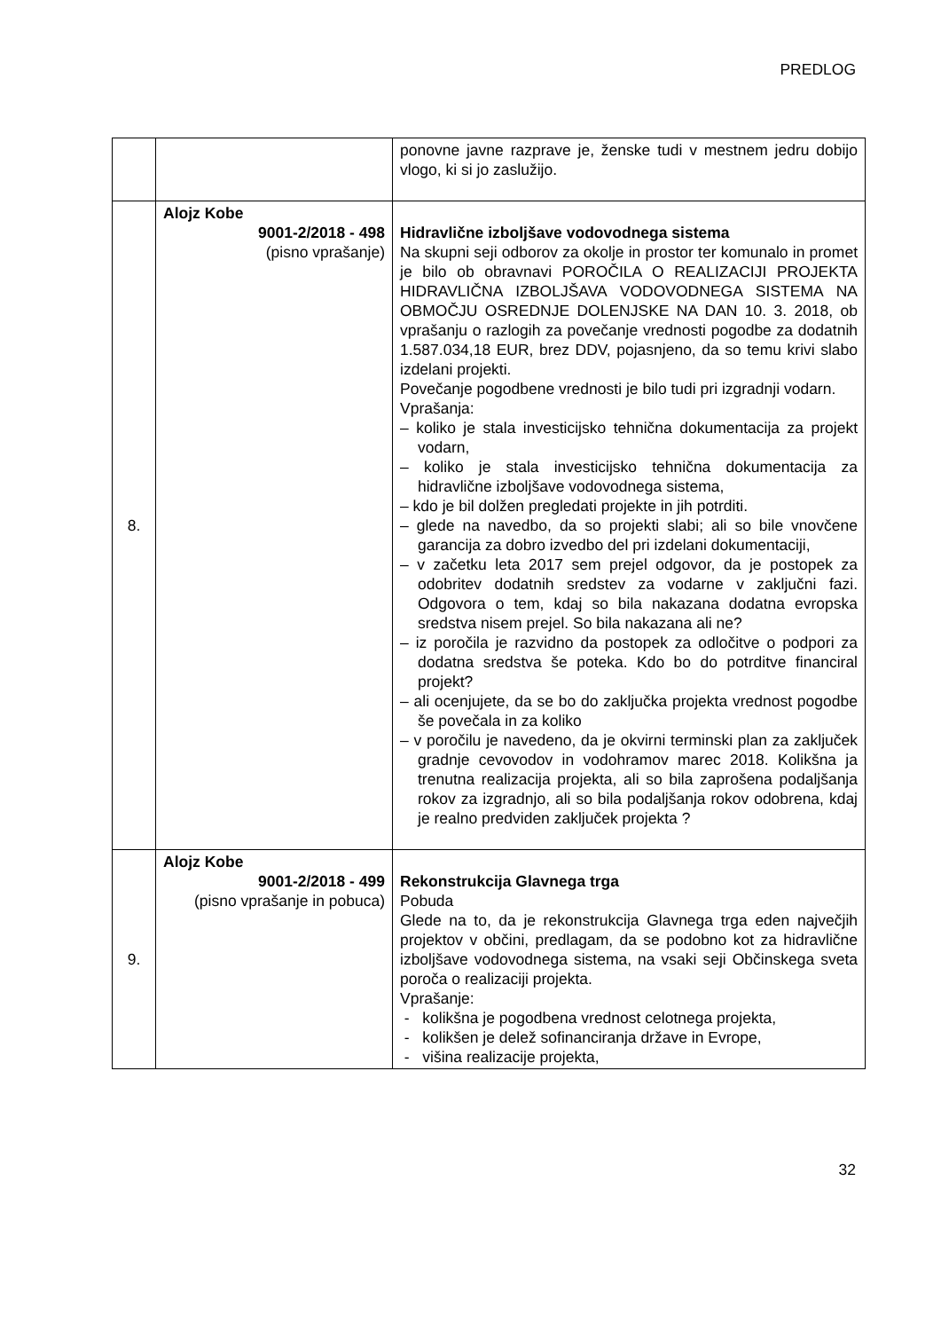PREDLOG
| | | ponovne javne razprave je, ženske tudi v mestnem jedru dobijo vlogo, ki si jo zaslužijo. |
| 8. | Alojz Kobe 9001-2/2018 - 498 (pisno vprašanje) | Hidravlične izboljšave vodovodnega sistema Na skupni seji odborov za okolje in prostor ter komunalo in promet je bilo ob obravnavi POROČILA O REALIZACIJI PROJEKTA HIDRAVLIČNA IZBOLJŠAVA VODOVODNEGA SISTEMA NA OBMOČJU OSREDNJE DOLENJSKE NA DAN 10. 3. 2018, ob vprašanju o razlogih za povečanje vrednosti pogodbe za dodatnih 1.587.034,18 EUR, brez DDV, pojasnjeno, da so temu krivi slabo izdelani projekti. Povečanje pogodbene vrednosti je bilo tudi pri izgradnji vodarn. Vprašanja: – koliko je stala investicijsko tehnična dokumentacija za projekt vodarn, – koliko je stala investicijsko tehnična dokumentacija za hidravlične izboljšave vodovodnega sistema, – kdo je bil dolžen pregledati projekte in jih potrditi. – glede na navedbo, da so projekti slabi; ali so bile vnovčene garancija za dobro izvedbo del pri izdelani dokumentaciji, – v začetku leta 2017 sem prejel odgovor, da je postopek za odobritev dodatnih sredstev za vodarne v zaključni fazi. Odgovora o tem, kdaj so bila nakazana dodatna evropska sredstva nisem prejel. So bila nakazana ali ne? – iz poročila je razvidno da postopek za odločitve o podpori za dodatna sredstva še poteka. Kdo bo do potrditve financiral projekt? – ali ocenjujete, da se bo do zaključka projekta vrednost pogodbe še povečala in za koliko – v poročilu je navedeno, da je okvirni terminski plan za zaključek gradnje cevovodov in vodohramov marec 2018. Kolikšna ja trenutna realizacija projekta, ali so bila zaprošena podaljšanja rokov za izgradnjo, ali so bila podaljšanja rokov odobrena, kdaj je realno predviden zaključek projekta ? |
| 9. | Alojz Kobe 9001-2/2018 - 499 (pisno vprašanje in pobuca) | Rekonstrukcija Glavnega trga Pobuda Glede na to, da je rekonstrukcija Glavnega trga eden največjih projektov v občini, predlagam, da se podobno kot za hidravlične izboljšave vodovodnega sistema, na vsaki seji Občinskega sveta poroča o realizaciji projekta. Vprašanje: - kolikšna je pogodbena vrednost celotnega projekta, - kolikšen je delež sofinanciranja države in Evrope, - višina realizacije projekta, |
32